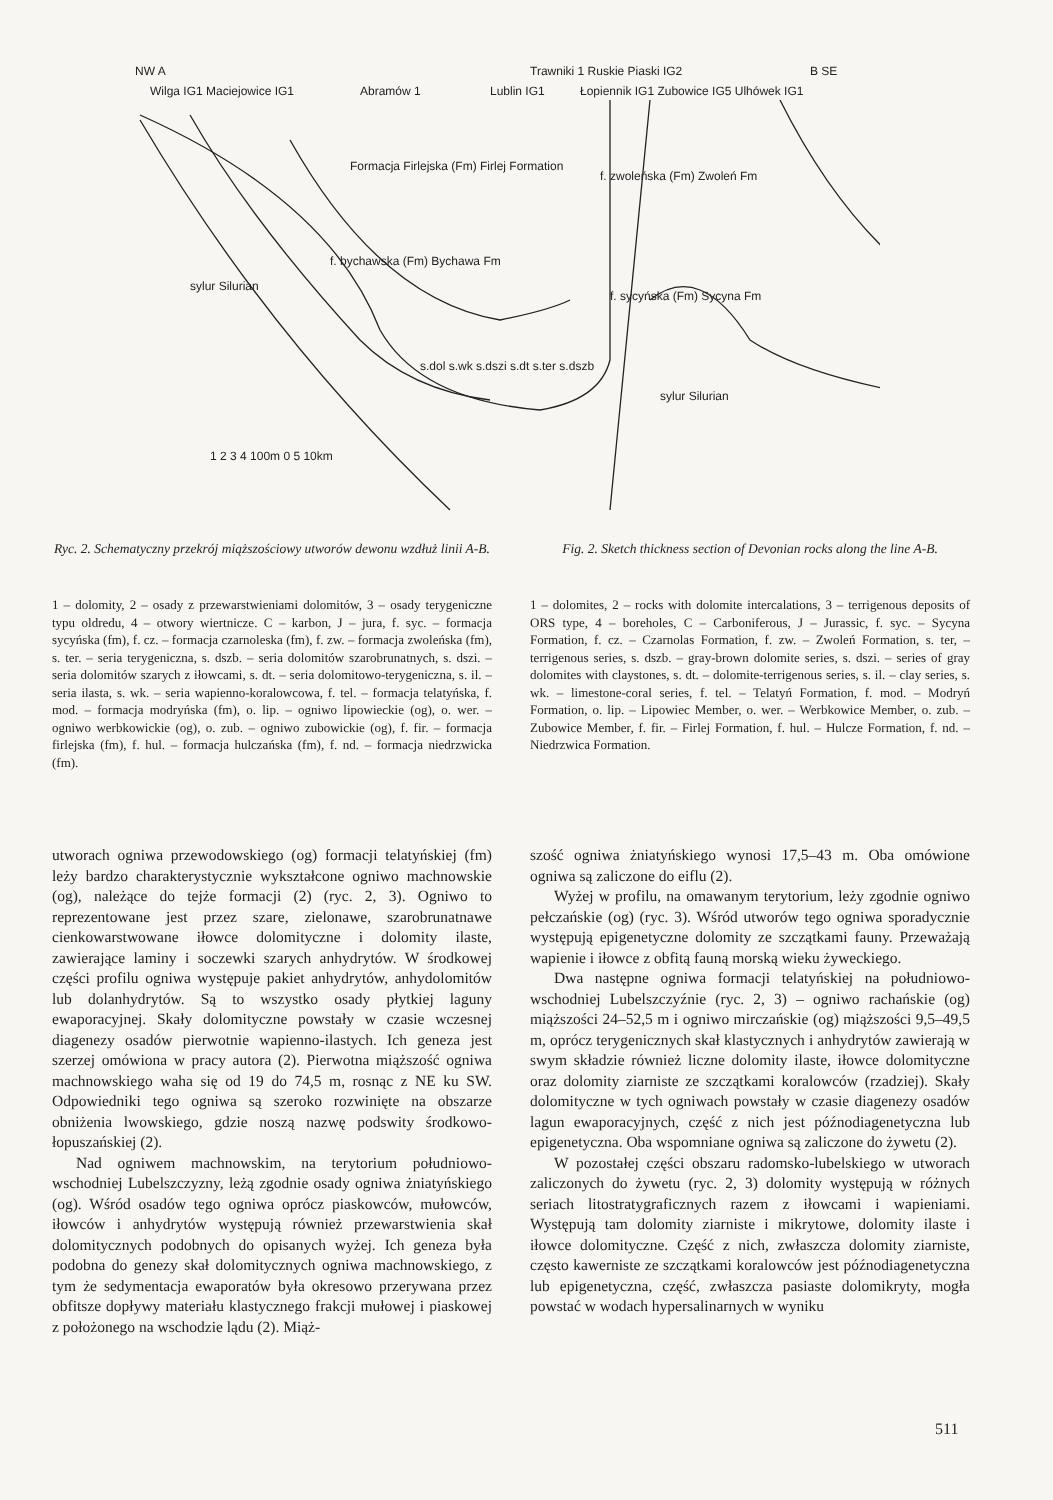NW A
B SE
Wilga IG1 Maciejowice IG1
Abramów 1
Lublin IG1
Trawniki 1 Ruskie Piaski IG2
Łopiennik IG1 Zubowice IG5 Ulhówek IG1
Formacja Firlejska (Fm) Firlej Formation
f. bychawska (Fm) Bychawa Fm
f. zwoleńska (Fm) Zwoleń Fm
f. sycyńska (Fm) Sycyna Fm
sylur Silurian
sylur Silurian
s.dol s.wk s.dszi s.dt s.ter s.dszb
1 2 3 4 100m 0 5 10km
Ryc. 2. Schematyczny przekrój miąższościowy utworów dewonu wzdłuż linii A-B.
Fig. 2. Sketch thickness section of Devonian rocks along the line A-B.
1 – dolomity, 2 – osady z przewarstwieniami dolomitów, 3 – osady terygeniczne typu oldredu, 4 – otwory wiertnicze. C – karbon, J – jura, f. syc. – formacja sycyńska (fm), f. cz. – formacja czarnoleska (fm), f. zw. – formacja zwoleńska (fm), s. ter. – seria terygeniczna, s. dszb. – seria dolomitów szarobrunatnych, s. dszi. – seria dolomitów szarych z iłowcami, s. dt. – seria dolomitowo-terygeniczna, s. il. – seria ilasta, s. wk. – seria wapienno-koralowcowa, f. tel. – formacja telatyńska, f. mod. – formacja modryńska (fm), o. lip. – ogniwo lipowieckie (og), o. wer. – ogniwo werbkowickie (og), o. zub. – ogniwo zubowickie (og), f. fir. – formacja firlejska (fm), f. hul. – formacja hulczańska (fm), f. nd. – formacja niedrzwicka (fm).
1 – dolomites, 2 – rocks with dolomite intercalations, 3 – terrigenous deposits of ORS type, 4 – boreholes, C – Carboniferous, J – Jurassic, f. syc. – Sycyna Formation, f. cz. – Czarnolas Formation, f. zw. – Zwoleń Formation, s. ter, – terrigenous series, s. dszb. – gray-brown dolomite series, s. dszi. – series of gray dolomites with claystones, s. dt. – dolomite-terrigenous series, s. il. – clay series, s. wk. – limestone-coral series, f. tel. – Telatyń Formation, f. mod. – Modryń Formation, o. lip. – Lipowiec Member, o. wer. – Werbkowice Member, o. zub. – Zubowice Member, f. fir. – Firlej Formation, f. hul. – Hulcze Formation, f. nd. – Niedrzwica Formation.
utworach ogniwa przewodowskiego (og) formacji telatyńskiej (fm) leży bardzo charakterystycznie wykształcone ogniwo machnowskie (og), należące do tejże formacji (2) (ryc. 2, 3). Ogniwo to reprezentowane jest przez szare, zielonawe, szarobrunatnawe cienkowarstwowane iłowce dolomityczne i dolomity ilaste, zawierające laminy i soczewki szarych anhydrytów. W środkowej części profilu ogniwa występuje pakiet anhydrytów, anhydolomitów lub dolanhydrytów. Są to wszystko osady płytkiej laguny ewaporacyjnej. Skały dolomityczne powstały w czasie wczesnej diagenezy osadów pierwotnie wapienno-ilastych. Ich geneza jest szerzej omówiona w pracy autora (2). Pierwotna miąższość ogniwa machnowskiego waha się od 19 do 74,5 m, rosnąc z NE ku SW. Odpowiedniki tego ogniwa są szeroko rozwinięte na obszarze obniżenia lwowskiego, gdzie noszą nazwę podswity środkowo-łopuszańskiej (2).
Nad ogniwem machnowskim, na terytorium południowo-wschodniej Lubelszczyzny, leżą zgodnie osady ogniwa żniatyńskiego (og). Wśród osadów tego ogniwa oprócz piaskowców, mułowców, iłowców i anhydrytów występują również przewarstwienia skał dolomitycznych podobnych do opisanych wyżej. Ich geneza była podobna do genezy skał dolomitycznych ogniwa machnowskiego, z tym że sedymentacja ewaporatów była okresowo przerywana przez obfitsze dopływy materiału klastycznego frakcji mułowej i piaskowej z położonego na wschodzie lądu (2). Miąż-
szość ogniwa żniatyńskiego wynosi 17,5–43 m. Oba omówione ogniwa są zaliczone do eiflu (2).
Wyżej w profilu, na omawanym terytorium, leży zgodnie ogniwo pełczańskie (og) (ryc. 3). Wśród utworów tego ogniwa sporadycznie występują epigenetyczne dolomity ze szczątkami fauny. Przeważają wapienie i iłowce z obfitą fauną morską wieku żyweckiego.
Dwa następne ogniwa formacji telatyńskiej na południowo-wschodniej Lubelszczyźnie (ryc. 2, 3) – ogniwo rachańskie (og) miąższości 24–52,5 m i ogniwo mirczańskie (og) miąższości 9,5–49,5 m, oprócz terygenicznych skał klastycznych i anhydrytów zawierają w swym składzie również liczne dolomity ilaste, iłowce dolomityczne oraz dolomity ziarniste ze szczątkami koralowców (rzadziej). Skały dolomityczne w tych ogniwach powstały w czasie diagenezy osadów lagun ewaporacyjnych, część z nich jest późnodiagenetyczna lub epigenetyczna. Oba wspomniane ogniwa są zaliczone do żywetu (2).
W pozostałej części obszaru radomsko-lubelskiego w utworach zaliczonych do żywetu (ryc. 2, 3) dolomity występują w różnych seriach litostratygraficznych razem z iłowcami i wapieniami. Występują tam dolomity ziarniste i mikrytowe, dolomity ilaste i iłowce dolomityczne. Część z nich, zwłaszcza dolomity ziarniste, często kawerniste ze szczątkami koralowców jest późnodiagenetyczna lub epigenetyczna, część, zwłaszcza pasiaste dolomikryty, mogła powstać w wodach hypersalinarnych w wyniku
511